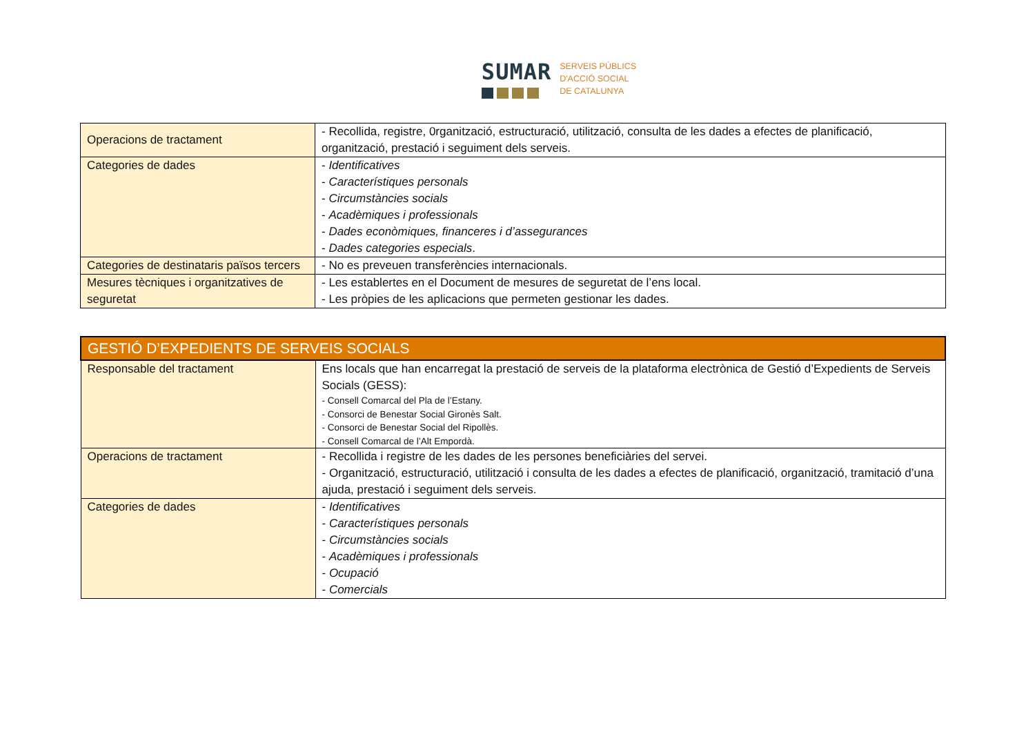SUMAR
SERVEIS PÚBLICS
D'ACCIÓ SOCIAL
DE CATALUNYA
| Operacions de tractament | - Recollida, registre, 0rganització, estructuració, utilització, consulta de les dades a efectes de planificació, organització, prestació i seguiment dels serveis. |
| Categories de dades | - Identificatives - Característiques personals - Circumstàncies socials - Acadèmiques i professionals - Dades econòmiques, financeres i d’assegurances - Dades categories especials . |
| Categories de destinataris països tercers | - No es preveuen transferències internacionals. |
| Mesures tècniques i organitzatives de seguretat | - Les establertes en el Document de mesures de seguretat de l’ens local. - Les pròpies de les aplicacions que permeten gestionar les dades. |
| GESTIÓ D’EXPEDIENTS DE SERVEIS SOCIALS | |
| Responsable del tractament | Ens locals que han encarregat la prestació de serveis de la plataforma electrònica de Gestió d’Expedients de Serveis Socials (GESS): - Consell Comarcal del Pla de l’Estany. - Consorci de Benestar Social Gironès Salt. - Consorci de Benestar Social del Ripollès. - Consell Comarcal de l’Alt Empordà. |
| Operacions de tractament | - Recollida i registre de les dades de les persones beneficiàries del servei. - Organització, estructuració, utilització i consulta de les dades a efectes de planificació, organització, tramitació d’una ajuda, prestació i seguiment dels serveis. |
| Categories de dades | - Identificatives - Característiques personals - Circumstàncies socials - Acadèmiques i professionals - Ocupació - Comercials |